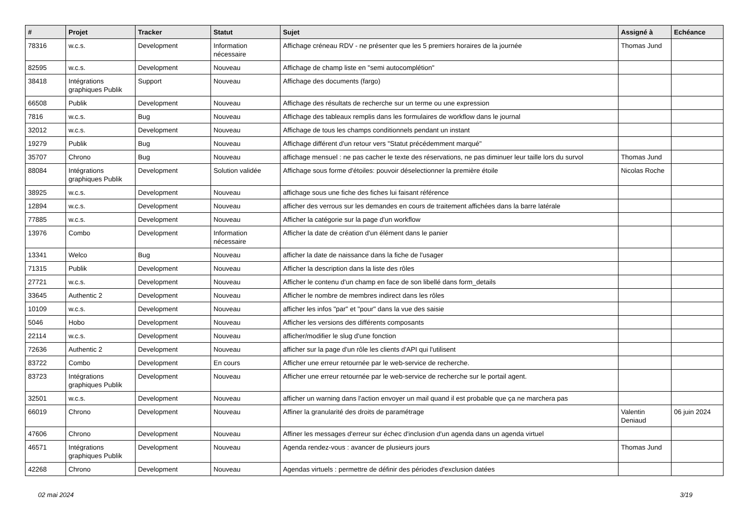| # | Projet | Tracker | Statut | Sujet | Assigné à | Echéance |
| --- | --- | --- | --- | --- | --- | --- |
| 78316 | w.c.s. | Development | Information nécessaire | Affichage créneau RDV - ne présenter que les 5 premiers horaires de la journée | Thomas Jund | |
| 82595 | w.c.s. | Development | Nouveau | Affichage de champ liste en "semi autocomplétion" | | |
| 38418 | Intégrations graphiques Publik | Support | Nouveau | Affichage des documents (fargo) | | |
| 66508 | Publik | Development | Nouveau | Affichage des résultats de recherche sur un terme ou une expression | | |
| 7816 | w.c.s. | Bug | Nouveau | Affichage des tableaux remplis dans les formulaires de workflow dans le journal | | |
| 32012 | w.c.s. | Development | Nouveau | Affichage de tous les champs conditionnels pendant un instant | | |
| 19279 | Publik | Bug | Nouveau | Affichage différent d'un retour vers "Statut précédemment marqué" | | |
| 35707 | Chrono | Bug | Nouveau | affichage mensuel : ne pas cacher le texte des réservations, ne pas diminuer leur taille lors du survol | Thomas Jund | |
| 88084 | Intégrations graphiques Publik | Development | Solution validée | Affichage sous forme d'étoiles: pouvoir déselectionner la première étoile | Nicolas Roche | |
| 38925 | w.c.s. | Development | Nouveau | affichage sous une fiche des fiches lui faisant référence | | |
| 12894 | w.c.s. | Development | Nouveau | afficher des verrous sur les demandes en cours de traitement affichées dans la barre latérale | | |
| 77885 | w.c.s. | Development | Nouveau | Afficher la catégorie sur la page d'un workflow | | |
| 13976 | Combo | Development | Information nécessaire | Afficher la date de création d'un élément dans le panier | | |
| 13341 | Welco | Bug | Nouveau | afficher la date de naissance dans la fiche de l'usager | | |
| 71315 | Publik | Development | Nouveau | Afficher la description dans la liste des rôles | | |
| 27721 | w.c.s. | Development | Nouveau | Afficher le contenu d'un champ en face de son libellé dans form_details | | |
| 33645 | Authentic 2 | Development | Nouveau | Afficher le nombre de membres indirect dans les rôles | | |
| 10109 | w.c.s. | Development | Nouveau | afficher les infos "par" et "pour" dans la vue des saisie | | |
| 5046 | Hobo | Development | Nouveau | Afficher les versions des différents composants | | |
| 22114 | w.c.s. | Development | Nouveau | afficher/modifier le slug d'une fonction | | |
| 72636 | Authentic 2 | Development | Nouveau | afficher sur la page d'un rôle les clients d'API qui l'utilisent | | |
| 83722 | Combo | Development | En cours | Afficher une erreur retournée par le web-service de recherche. | | |
| 83723 | Intégrations graphiques Publik | Development | Nouveau | Afficher une erreur retournée par le web-service de recherche sur le portail agent. | | |
| 32501 | w.c.s. | Development | Nouveau | afficher un warning dans l'action envoyer un mail quand il est probable que ça ne marchera pas | | |
| 66019 | Chrono | Development | Nouveau | Affiner la granularité des droits de paramétrage | Valentin Deniaud | 06 juin 2024 |
| 47606 | Chrono | Development | Nouveau | Affiner les messages d'erreur sur échec d'inclusion d'un agenda dans un agenda virtuel | | |
| 46571 | Intégrations graphiques Publik | Development | Nouveau | Agenda rendez-vous : avancer de plusieurs jours | Thomas Jund | |
| 42268 | Chrono | Development | Nouveau | Agendas virtuels : permettre de définir des périodes d'exclusion datées | | |
02 mai 2024 3/19